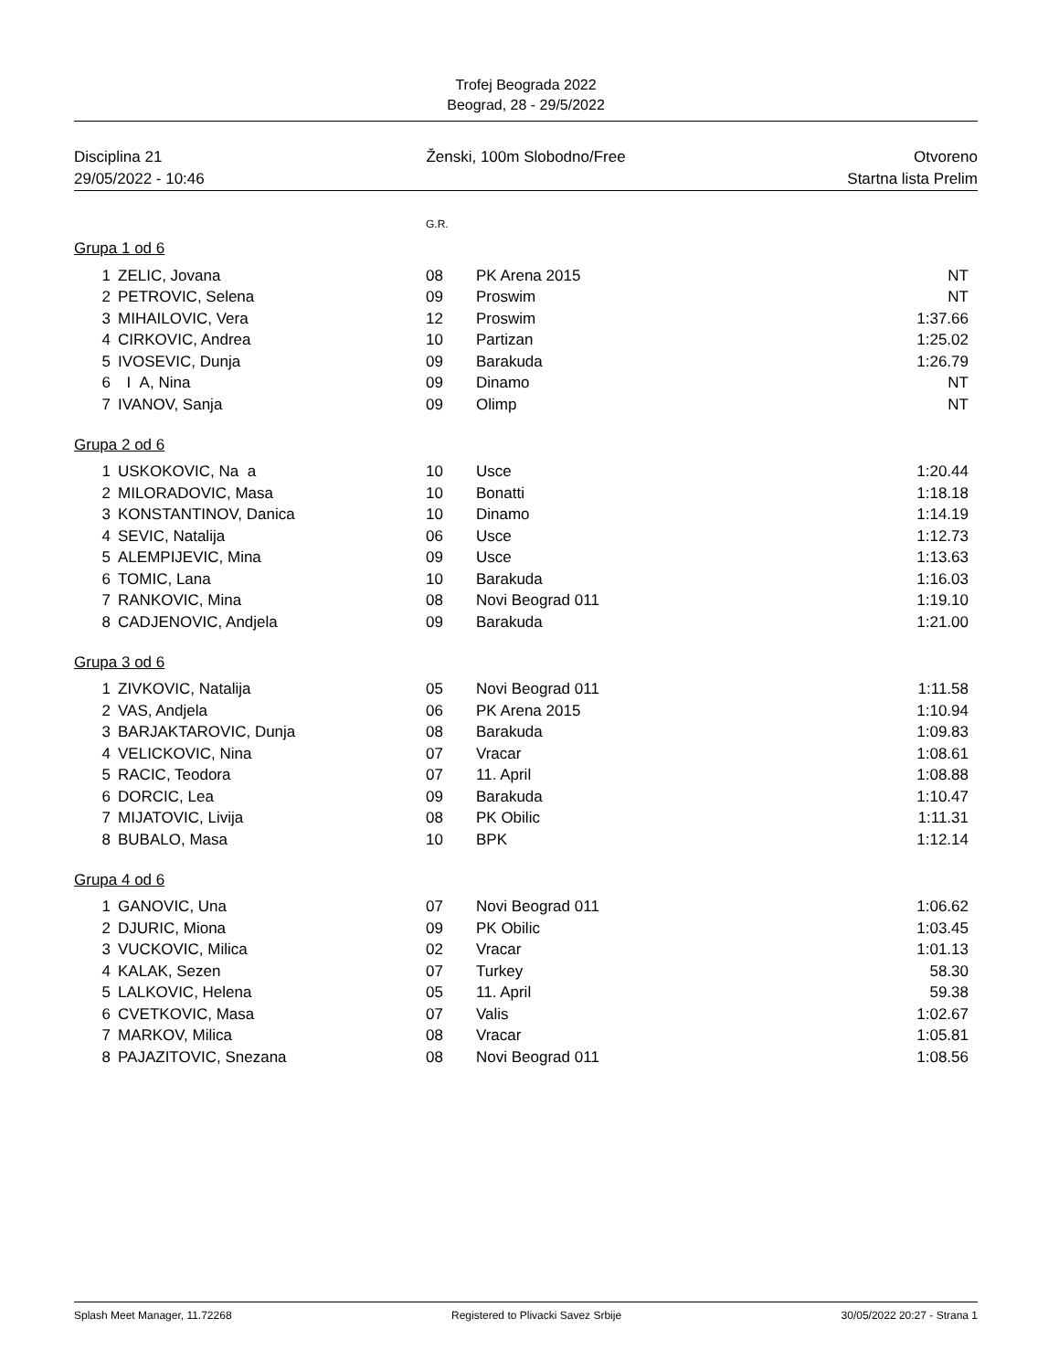Trofej Beograda 2022
Beograd, 28 - 29/5/2022
Disciplina 21
29/05/2022 - 10:46
Ženski, 100m Slobodno/Free Otvoreno
Startna lista Prelim
G.R.
Grupa 1 od 6
| 1 | ZELIC, Jovana | 08 | PK Arena 2015 | NT |
| 2 | PETROVIC, Selena | 09 | Proswim | NT |
| 3 | MIHAILOVIC, Vera | 12 | Proswim | 1:37.66 |
| 4 | CIRKOVIC, Andrea | 10 | Partizan | 1:25.02 |
| 5 | IVOSEVIC, Dunja | 09 | Barakuda | 1:26.79 |
| 6 | I A, Nina | 09 | Dinamo | NT |
| 7 | IVANOV, Sanja | 09 | Olimp | NT |
Grupa 2 od 6
| 1 | USKOKOVIC, Na a | 10 | Usce | 1:20.44 |
| 2 | MILORADOVIC, Masa | 10 | Bonatti | 1:18.18 |
| 3 | KONSTANTINOV, Danica | 10 | Dinamo | 1:14.19 |
| 4 | SEVIC, Natalija | 06 | Usce | 1:12.73 |
| 5 | ALEMPIJEVIC, Mina | 09 | Usce | 1:13.63 |
| 6 | TOMIC, Lana | 10 | Barakuda | 1:16.03 |
| 7 | RANKOVIC, Mina | 08 | Novi Beograd 011 | 1:19.10 |
| 8 | CADJENOVIC, Andjela | 09 | Barakuda | 1:21.00 |
Grupa 3 od 6
| 1 | ZIVKOVIC, Natalija | 05 | Novi Beograd 011 | 1:11.58 |
| 2 | VAS, Andjela | 06 | PK Arena 2015 | 1:10.94 |
| 3 | BARJAKTAROVIC, Dunja | 08 | Barakuda | 1:09.83 |
| 4 | VELICKOVIC, Nina | 07 | Vracar | 1:08.61 |
| 5 | RACIC, Teodora | 07 | 11. April | 1:08.88 |
| 6 | DORCIC, Lea | 09 | Barakuda | 1:10.47 |
| 7 | MIJATOVIC, Livija | 08 | PK Obilic | 1:11.31 |
| 8 | BUBALO, Masa | 10 | BPK | 1:12.14 |
Grupa 4 od 6
| 1 | GANOVIC, Una | 07 | Novi Beograd 011 | 1:06.62 |
| 2 | DJURIC, Miona | 09 | PK Obilic | 1:03.45 |
| 3 | VUCKOVIC, Milica | 02 | Vracar | 1:01.13 |
| 4 | KALAK, Sezen | 07 | Turkey | 58.30 |
| 5 | LALKOVIC, Helena | 05 | 11. April | 59.38 |
| 6 | CVETKOVIC, Masa | 07 | Valis | 1:02.67 |
| 7 | MARKOV, Milica | 08 | Vracar | 1:05.81 |
| 8 | PAJAZITOVIC, Snezana | 08 | Novi Beograd 011 | 1:08.56 |
Splash Meet Manager, 11.72268 Registered to Plivacki Savez Srbije
30/05/2022 20:27 - Strana 1